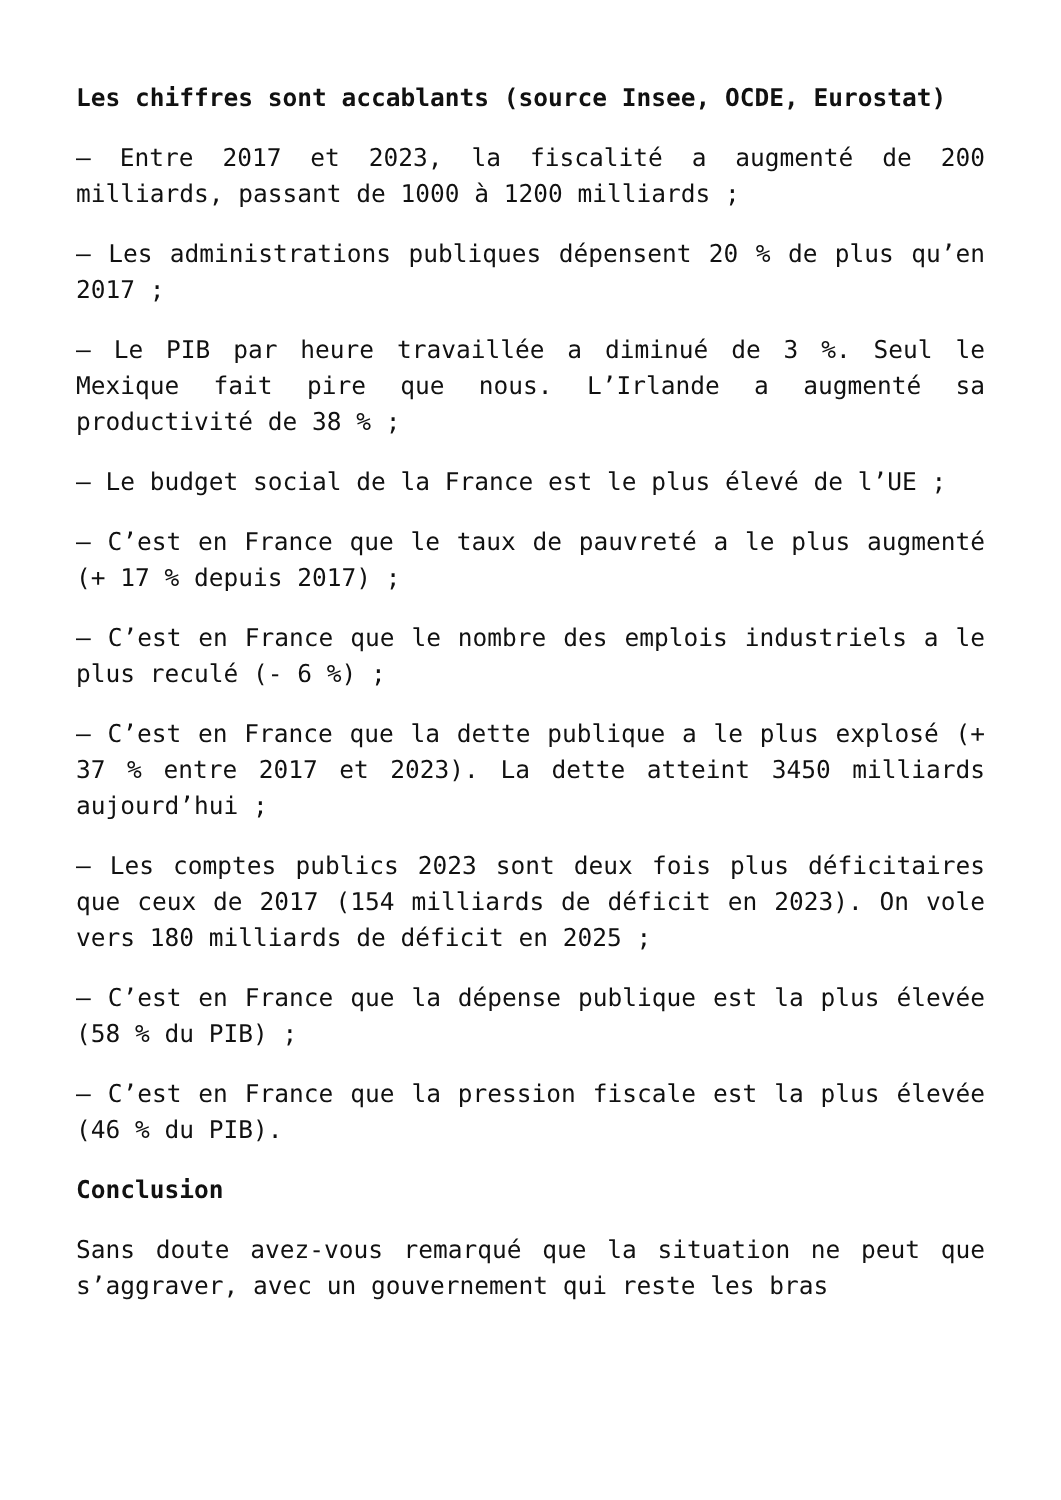Les chiffres sont accablants (source Insee, OCDE, Eurostat)
– Entre 2017 et 2023, la fiscalité a augmenté de 200 milliards, passant de 1000 à 1200 milliards ;
– Les administrations publiques dépensent 20 % de plus qu’en 2017 ;
– Le PIB par heure travaillée a diminué de 3 %. Seul le Mexique fait pire que nous. L’Irlande a augmenté sa productivité de 38 % ;
– Le budget social de la France est le plus élevé de l’UE ;
– C’est en France que le taux de pauvreté a le plus augmenté (+ 17 % depuis 2017) ;
– C’est en France que le nombre des emplois industriels a le plus reculé (- 6 %) ;
– C’est en France que la dette publique a le plus explosé (+ 37 % entre 2017 et 2023). La dette atteint 3450 milliards aujourd’hui ;
– Les comptes publics 2023 sont deux fois plus déficitaires que ceux de 2017 (154 milliards de déficit en 2023). On vole vers 180 milliards de déficit en 2025 ;
– C’est en France que la dépense publique est la plus élevée (58 % du PIB) ;
– C’est en France que la pression fiscale est la plus élevée (46 % du PIB).
Conclusion
Sans doute avez-vous remarqué que la situation ne peut que s’aggraver, avec un gouvernement qui reste les bras